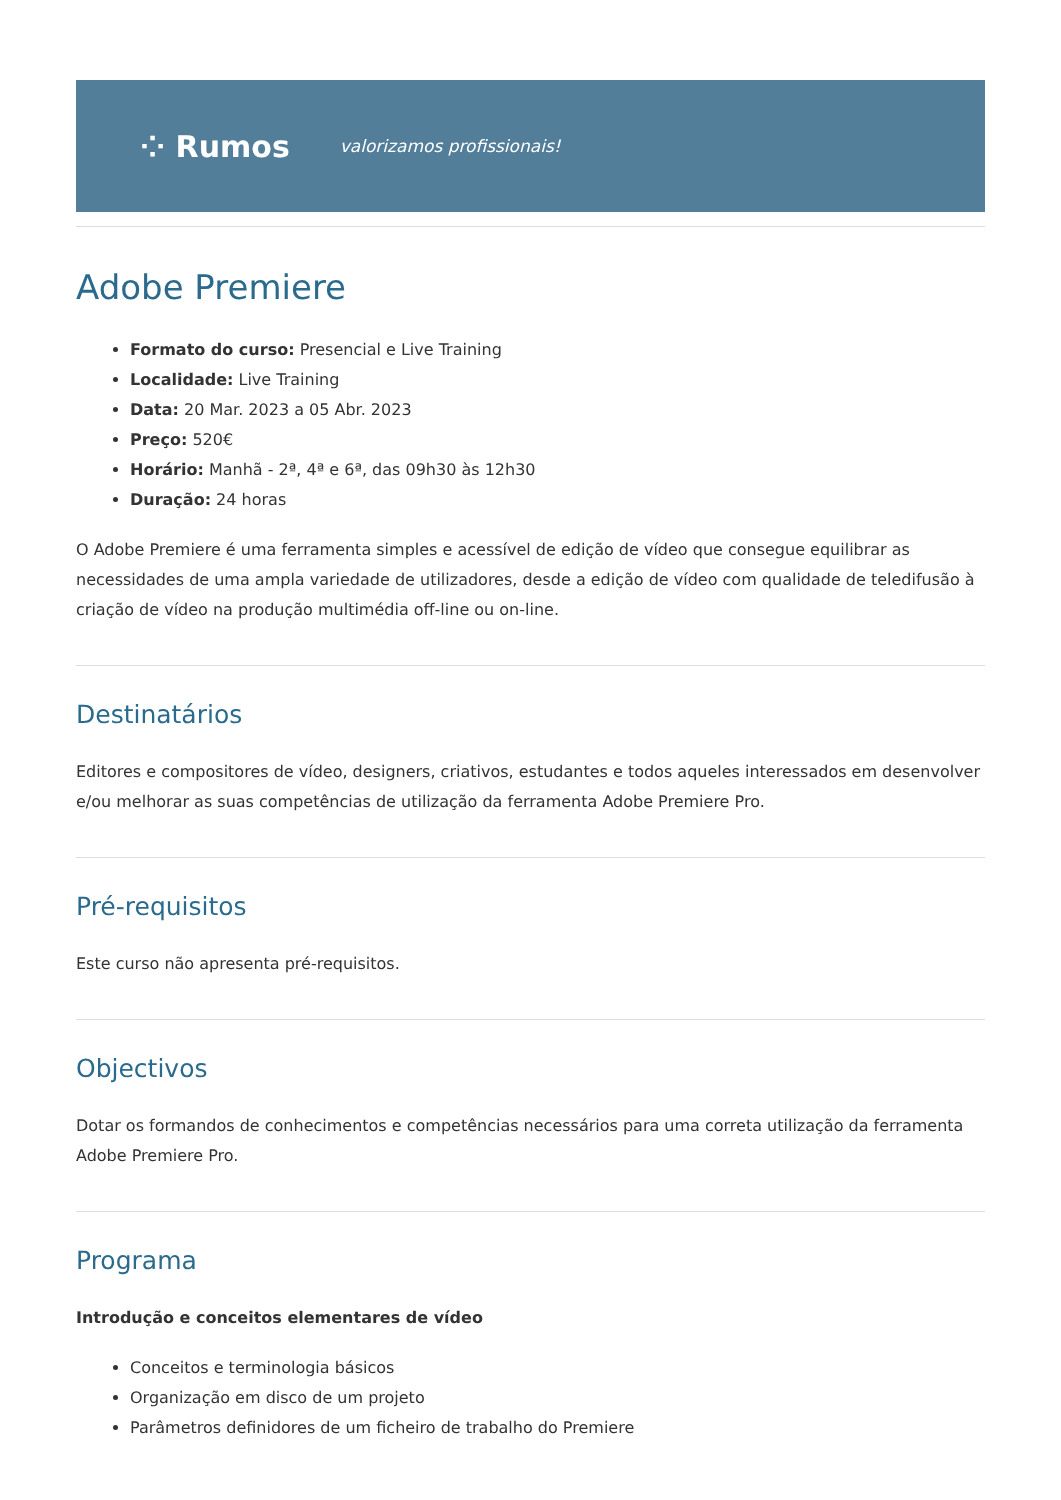⁘ Rumos valorizamos profissionais!
Adobe Premiere
Formato do curso: Presencial e Live Training
Localidade: Live Training
Data: 20 Mar. 2023 a 05 Abr. 2023
Preço: 520€
Horário: Manhã - 2ª, 4ª e 6ª, das 09h30 às 12h30
Duração: 24 horas
O Adobe Premiere é uma ferramenta simples e acessível de edição de vídeo que consegue equilibrar as necessidades de uma ampla variedade de utilizadores, desde a edição de vídeo com qualidade de teledifusão à criação de vídeo na produção multimédia off-line ou on-line.
Destinatários
Editores e compositores de vídeo, designers, criativos, estudantes e todos aqueles interessados em desenvolver e/ou melhorar as suas competências de utilização da ferramenta Adobe Premiere Pro.
Pré-requisitos
Este curso não apresenta pré-requisitos.
Objectivos
Dotar os formandos de conhecimentos e competências necessários para uma correta utilização da ferramenta Adobe Premiere Pro.
Programa
Introdução e conceitos elementares de vídeo
Conceitos e terminologia básicos
Organização em disco de um projeto
Parâmetros definidores de um ficheiro de trabalho do Premiere